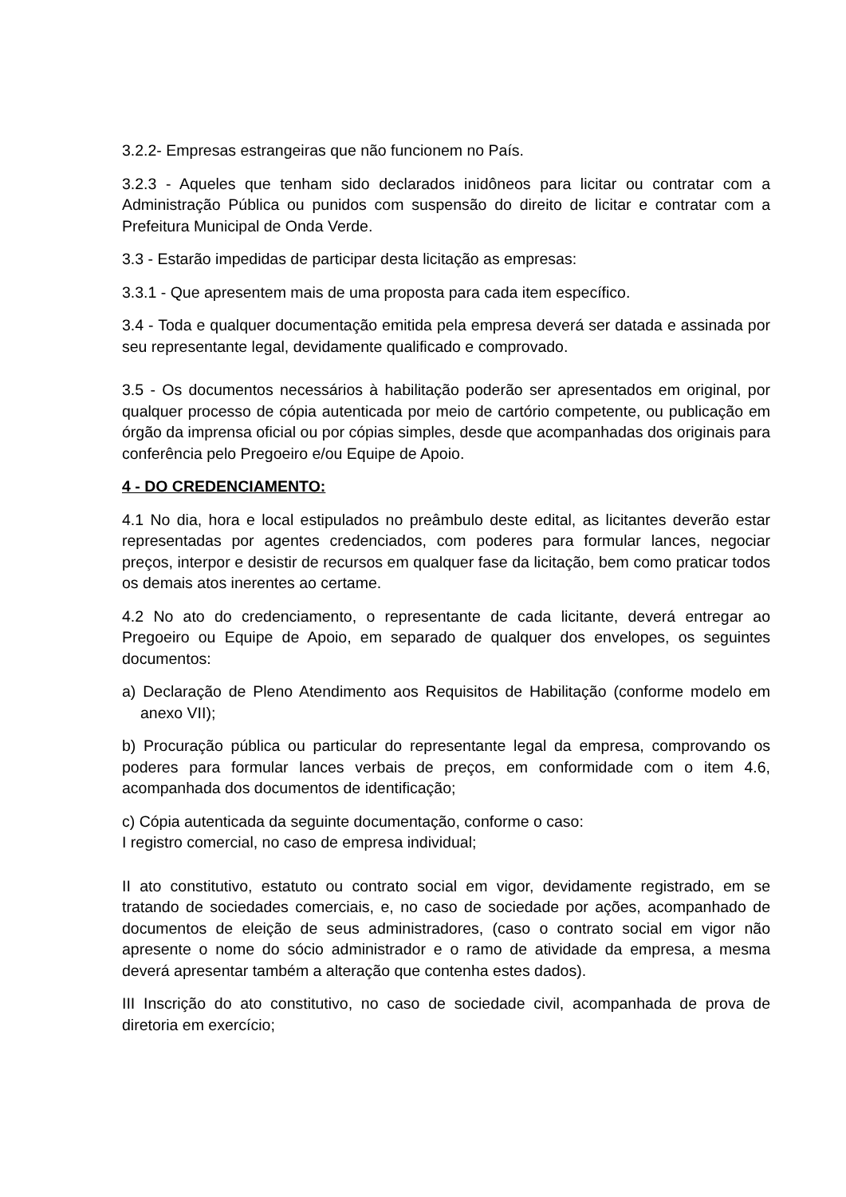3.2.2- Empresas estrangeiras que não funcionem no País.
3.2.3 - Aqueles que tenham sido declarados inidôneos para licitar ou contratar com a Administração Pública ou punidos com suspensão do direito de licitar e contratar com a Prefeitura Municipal de Onda Verde.
3.3 - Estarão impedidas de participar desta licitação as empresas:
3.3.1 - Que apresentem mais de uma proposta para cada item específico.
3.4 - Toda e qualquer documentação emitida pela empresa deverá ser datada e assinada por seu representante legal, devidamente qualificado e comprovado.
3.5 - Os documentos necessários à habilitação poderão ser apresentados em original, por qualquer processo de cópia autenticada por meio de cartório competente, ou publicação em órgão da imprensa oficial ou por cópias simples, desde que acompanhadas dos originais para conferência pelo Pregoeiro e/ou Equipe de Apoio.
4 - DO CREDENCIAMENTO:
4.1 No dia, hora e local estipulados no preâmbulo deste edital, as licitantes deverão estar representadas por agentes credenciados, com poderes para formular lances, negociar preços, interpor e desistir de recursos em qualquer fase da licitação, bem como praticar todos os demais atos inerentes ao certame.
4.2 No ato do credenciamento, o representante de cada licitante, deverá entregar ao Pregoeiro ou Equipe de Apoio, em separado de qualquer dos envelopes, os seguintes documentos:
a) Declaração de Pleno Atendimento aos Requisitos de Habilitação (conforme modelo em anexo VII);
b) Procuração pública ou particular do representante legal da empresa, comprovando os poderes para formular lances verbais de preços, em conformidade com o item 4.6, acompanhada dos documentos de identificação;
c) Cópia autenticada da seguinte documentação, conforme o caso:
I registro comercial, no caso de empresa individual;
II ato constitutivo, estatuto ou contrato social em vigor, devidamente registrado, em se tratando de sociedades comerciais, e, no caso de sociedade por ações, acompanhado de documentos de eleição de seus administradores, (caso o contrato social em vigor não apresente o nome do sócio administrador e o ramo de atividade da empresa, a mesma deverá apresentar também a alteração que contenha estes dados).
III Inscrição do ato constitutivo, no caso de sociedade civil, acompanhada de prova de diretoria em exercício;